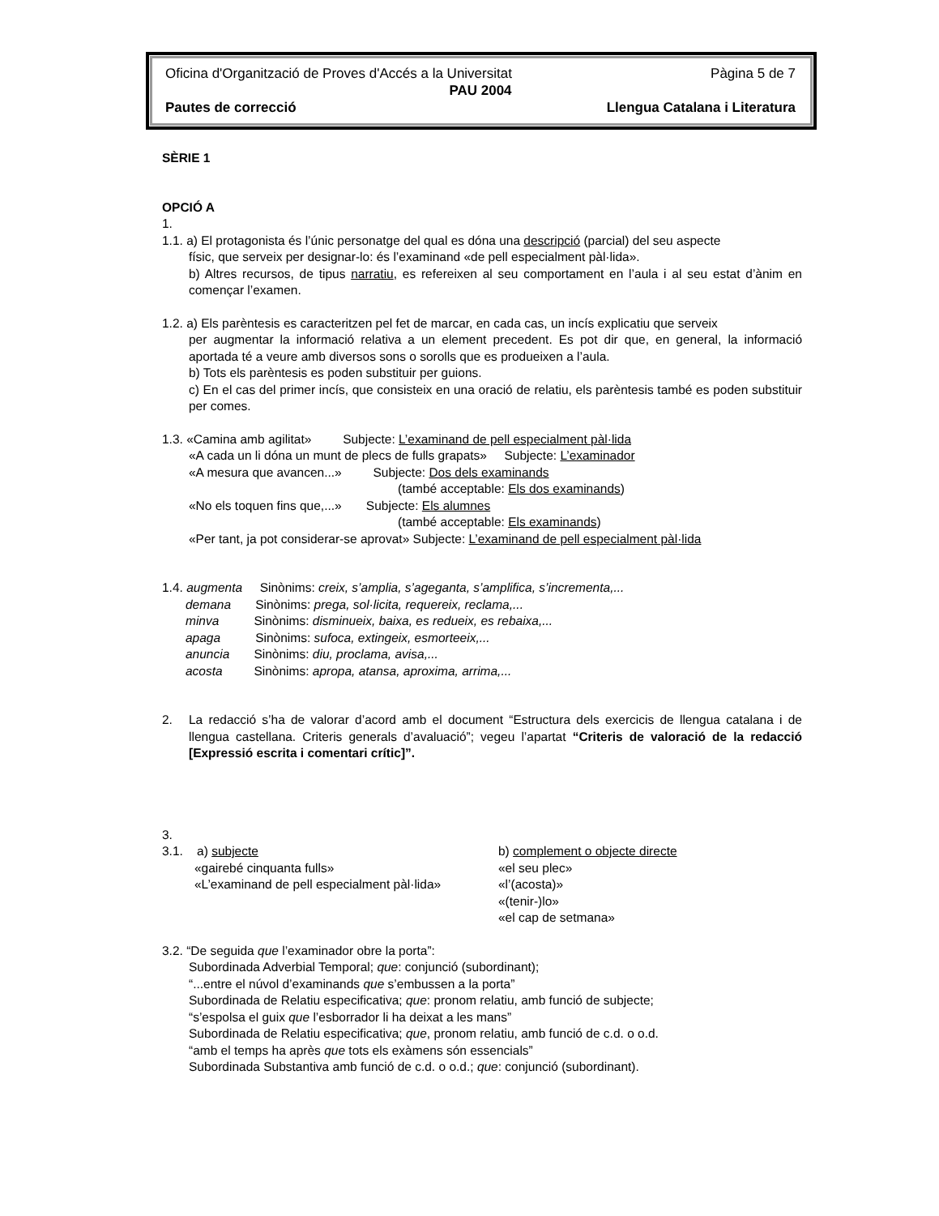Oficina d'Organització de Proves d'Accés a la Universitat Pàgina 5 de 7
PAU 2004
Pautes de correcció Llengua Catalana i Literatura
SÈRIE 1
OPCIÓ A
1.
1.1. a) El protagonista és l’únic personatge del qual es dóna una descripció (parcial) del seu aspecte
físic, que serveix per designar-lo: és l’examinand «de pell especialment pàl·lida».
b) Altres recursos, de tipus narratiu, es refereixen al seu comportament en l’aula i al seu estat d’ànim en començar l’examen.
1.2. a) Els parèntesis es caracteritzen pel fet de marcar, en cada cas, un incís explicatiu que serveix
per augmentar la informació relativa a un element precedent. Es pot dir que, en general, la informació aportada té a veure amb diversos sons o sorolls que es produeixen a l’aula.
b) Tots els parèntesis es poden substituir per guions.
c) En el cas del primer incís, que consisteix en una oració de relatiu, els parèntesis també es poden substituir per comes.
1.3. «Camina amb agilitat» Subjecte: L’examinand de pell especialment pàl·lida
«A cada un li dóna un munt de plecs de fulls grapats» Subjecte: L’examinador
«A mesura que avancen...» Subjecte: Dos dels examinands
(també acceptable: Els dos examinands)
«No els toquen fins que,...» Subjecte: Els alumnes
(també acceptable: Els examinands)
«Per tant, ja pot considerar-se aprovat» Subjecte: L’examinand de pell especialment pàl·lida
1.4. augmenta Sinònims: creix, s’amplia, s’ageganta, s’amplifica, s’incrementa,...
demana Sinònims: prega, sol·licita, requereix, reclama,...
minva Sinònims: disminueix, baixa, es redueix, es rebaixa,...
apaga Sinònims: sufoca, extingeix, esmorteeix,...
anuncia Sinònims: diu, proclama, avisa,...
acosta Sinònims: apropa, atansa, aproxima, arrima,...
2. La redacció s’ha de valorar d’acord amb el document “Estructura dels exercicis de llengua catalana i de llengua castellana. Criteris generals d’avaluació”; vegeu l’apartat “Criteris de valoració de la redacció [Expressió escrita i comentari crític]”.
3.
3.1. a) subjecte
«gairebé cinquanta fulls»
«L’examinand de pell especialment pàl·lida»
b) complement o objecte directe
«el seu plec»
«l’(acosta)»
«(tenir-)lo»
«el cap de setmana»
3.2. “De seguida que l’examinador obre la porta”:
Subordinada Adverbial Temporal; que: conjunció (subordinant);
“...entre el núvol d’examinands que s’embussen a la porta”
Subordinada de Relatiu especificativa; que: pronom relatiu, amb funció de subjecte;
“s’espolsa el guix que l’esborrador li ha deixat a les mans”
Subordinada de Relatiu especificativa; que, pronom relatiu, amb funció de c.d. o o.d.
“amb el temps ha après que tots els exàmens són essencials”
Subordinada Substantiva amb funció de c.d. o o.d.; que: conjunció (subordinant).